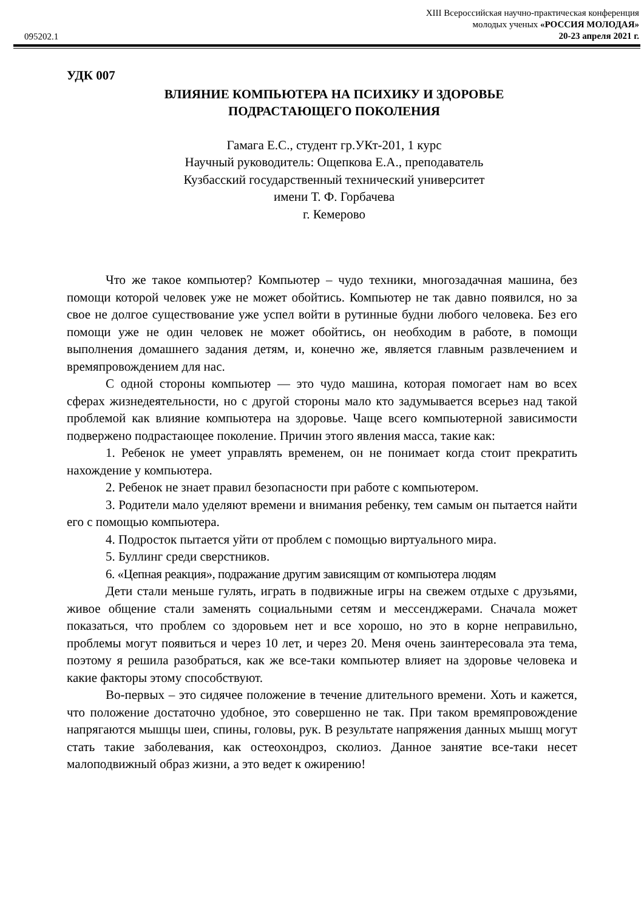095202.1
XIII Всероссийская научно-практическая конференция
молодых ученых «РОССИЯ МОЛОДАЯ»
20-23 апреля 2021 г.
УДК 007
ВЛИЯНИЕ КОМПЬЮТЕРА НА ПСИХИКУ И ЗДОРОВЬЕ
ПОДРАСТАЮЩЕГО ПОКОЛЕНИЯ
Гамага Е.С., студент гр.УКт-201, 1 курс
Научный руководитель: Ощепкова Е.А., преподаватель
Кузбасский государственный технический университет
имени Т. Ф. Горбачева
г. Кемерово
Что же такое компьютер? Компьютер – чудо техники, многозадачная машина, без помощи которой человек уже не может обойтись. Компьютер не так давно появился, но за свое не долгое существование уже успел войти в рутинные будни любого человека. Без его помощи уже не один человек не может обойтись, он необходим в работе, в помощи выполнения домашнего задания детям, и, конечно же, является главным развлечением и времяпровождением для нас.
С одной стороны компьютер — это чудо машина, которая помогает нам во всех сферах жизнедеятельности, но с другой стороны мало кто задумывается всерьез над такой проблемой как влияние компьютера на здоровье. Чаще всего компьютерной зависимости подвержено подрастающее поколение. Причин этого явления масса, такие как:
1. Ребенок не умеет управлять временем, он не понимает когда стоит прекратить нахождение у компьютера.
2. Ребенок не знает правил безопасности при работе с компьютером.
3. Родители мало уделяют времени и внимания ребенку, тем самым он пытается найти его с помощью компьютера.
4. Подросток пытается уйти от проблем с помощью виртуального мира.
5. Буллинг среди сверстников.
6. «Цепная реакция», подражание другим зависящим от компьютера людям
Дети стали меньше гулять, играть в подвижные игры на свежем отдыхе с друзьями, живое общение стали заменять социальными сетям и мессенджерами. Сначала может показаться, что проблем со здоровьем нет и все хорошо, но это в корне неправильно, проблемы могут появиться и через 10 лет, и через 20. Меня очень заинтересовала эта тема, поэтому я решила разобраться, как же все-таки компьютер влияет на здоровье человека и какие факторы этому способствуют.
Во-первых – это сидячее положение в течение длительного времени. Хоть и кажется, что положение достаточно удобное, это совершенно не так. При таком времяпровождение напрягаются мышцы шеи, спины, головы, рук. В результате напряжения данных мышц могут стать такие заболевания, как остеохондроз, сколиоз. Данное занятие все-таки несет малоподвижный образ жизни, а это ведет к ожирению!